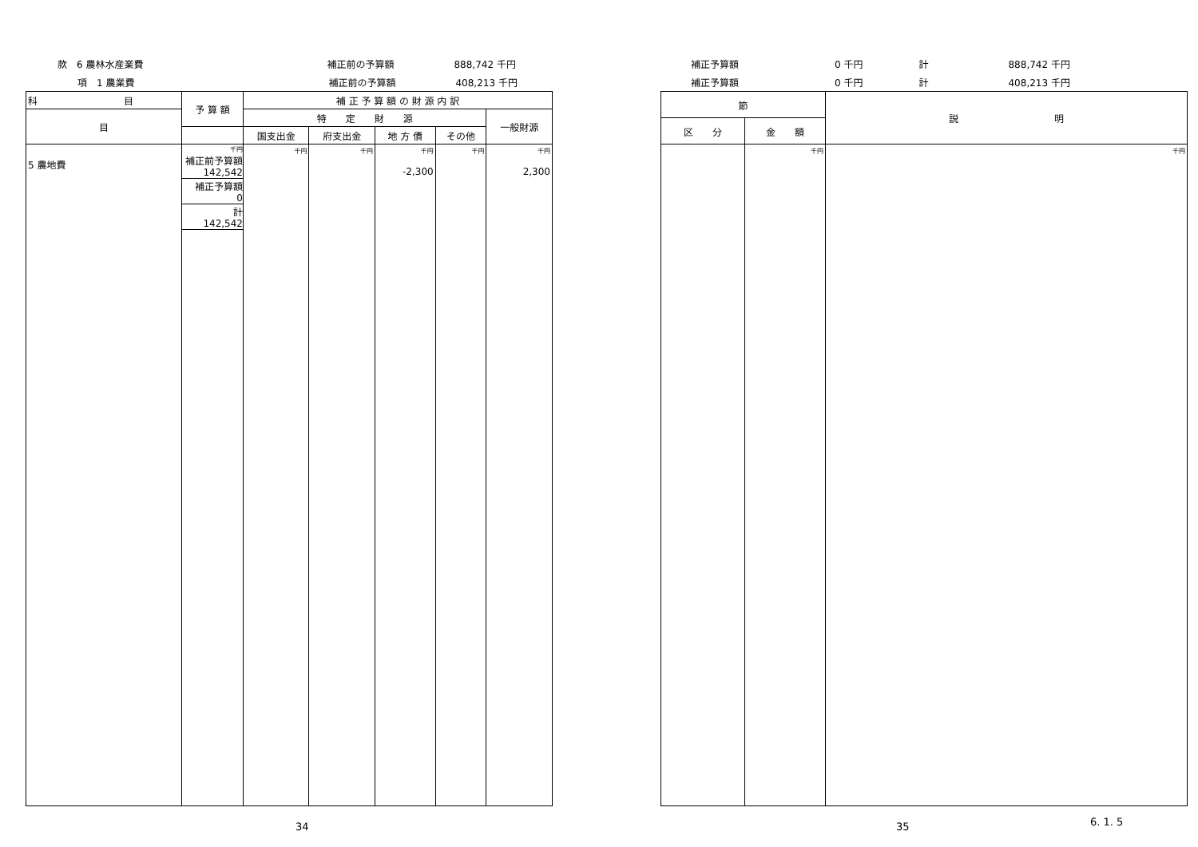款　6 農林水産業費 補正前の予算額 888,742 千円
項　1 農業費 補正前の予算額 408,213 千円
| 科 目 | 予 算 額 | 補 正 予 算 額 の 財 源 内 訳 | | | | |
| --- | --- | --- | --- | --- | --- | --- |
| 目 | | 特 定 財 源 | | | | 一般財源 |
| | | 国支出金 | 府支出金 | 地 方 債 | その他 | |
| 5 農地費 | 千円 補正前予算額 142,542 補正予算額 0 計 142,542 | 千円 | 千円 | 千円 -2,300 | 千円 | 千円 2,300 |
補正予算額 0 千円 計 888,742 千円
補正予算額 0 千円 計 408,213 千円
| 節 | | 説 明 |
| --- | --- | --- |
| 区 分 | 金 額 | |
| | 千円 | 千円 |
34 35 6. 1. 5